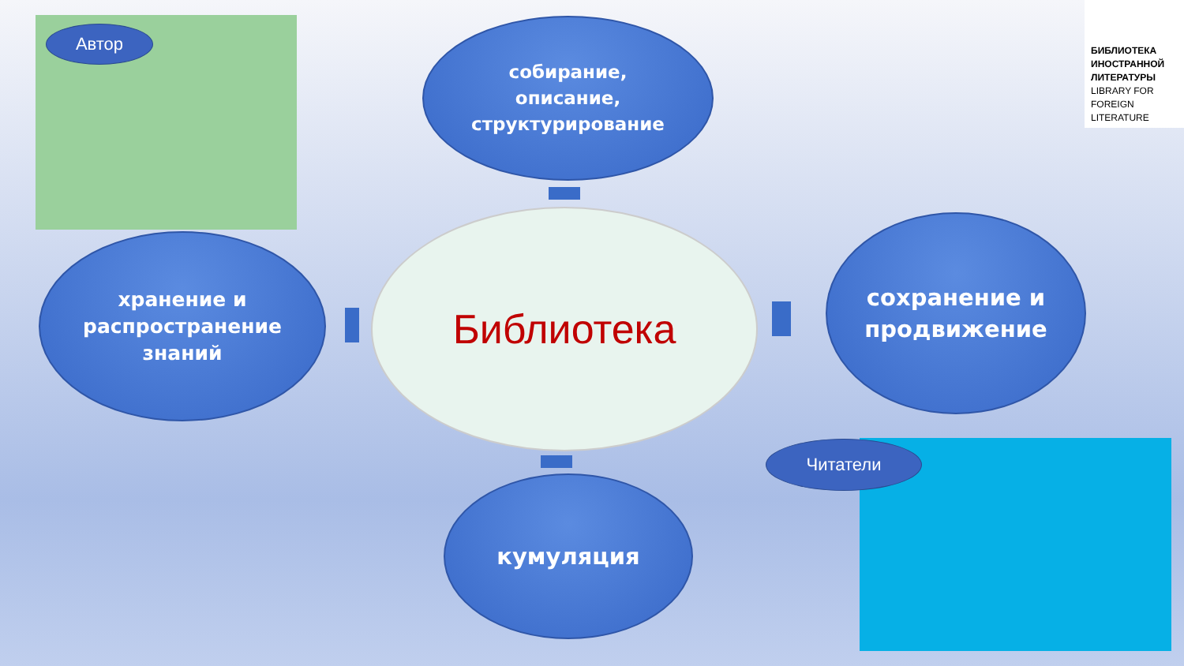Автор
собирание,
описание,
структурирование
БИБЛИОТЕКА ИНОСТРАННОЙ ЛИТЕРАТУРЫ
LIBRARY FOR FOREIGN LITERATURE
хранение и
распространение
знаний
Библиотека
сохранение и
продвижение
кумуляция
Читатели